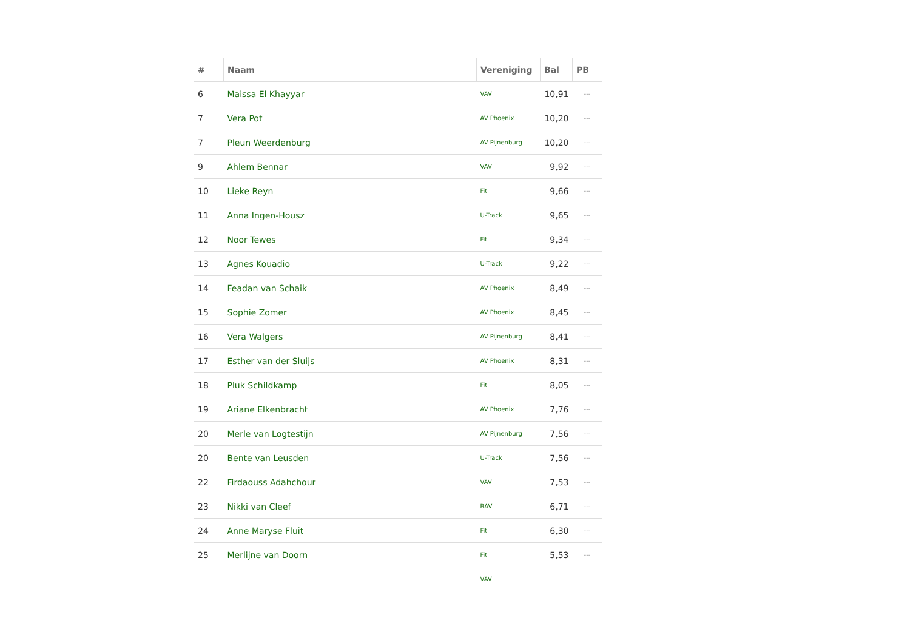| # | Naam | Vereniging | Bal | PB |
| --- | --- | --- | --- | --- |
| 6 | Maissa El Khayyar | VAV | 10,91 | --- |
| 7 | Vera Pot | AV Phoenix | 10,20 | --- |
| 7 | Pleun Weerdenburg | AV Pijnenburg | 10,20 | --- |
| 9 | Ahlem Bennar | VAV | 9,92 | --- |
| 10 | Lieke Reyn | Fit | 9,66 | --- |
| 11 | Anna Ingen-Housz | U-Track | 9,65 | --- |
| 12 | Noor Tewes | Fit | 9,34 | --- |
| 13 | Agnes Kouadio | U-Track | 9,22 | --- |
| 14 | Feadan van Schaik | AV Phoenix | 8,49 | --- |
| 15 | Sophie Zomer | AV Phoenix | 8,45 | --- |
| 16 | Vera Walgers | AV Pijnenburg | 8,41 | --- |
| 17 | Esther van der Sluijs | AV Phoenix | 8,31 | --- |
| 18 | Pluk Schildkamp | Fit | 8,05 | --- |
| 19 | Ariane Elkenbracht | AV Phoenix | 7,76 | --- |
| 20 | Merle van Logtestijn | AV Pijnenburg | 7,56 | --- |
| 20 | Bente van Leusden | U-Track | 7,56 | --- |
| 22 | Firdaouss Adahchour | VAV | 7,53 | --- |
| 23 | Nikki van Cleef | BAV | 6,71 | --- |
| 24 | Anne Maryse Fluit | Fit | 6,30 | --- |
| 25 | Merlijne van Doorn | Fit | 5,53 | --- |
| | | VAV | | |